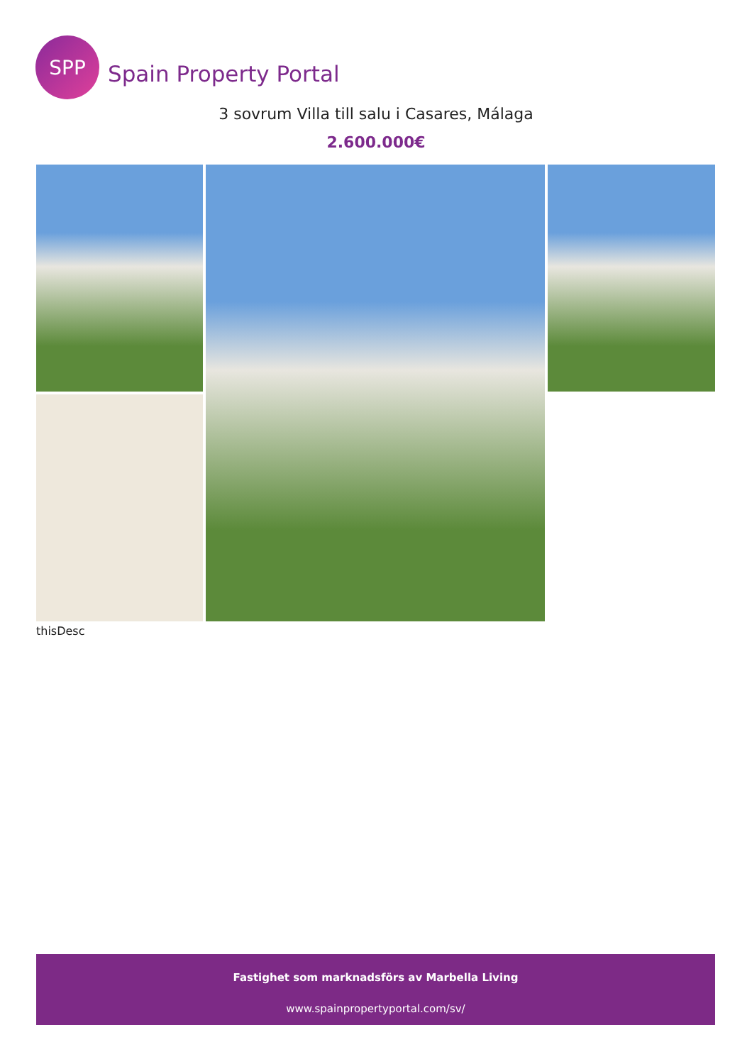SPP
Spain Property Portal
3 sovrum Villa till salu i Casares, Málaga
2.600.000€
thisDesc
Fastighet som marknadsförs av Marbella Living
www.spainpropertyportal.com/sv/